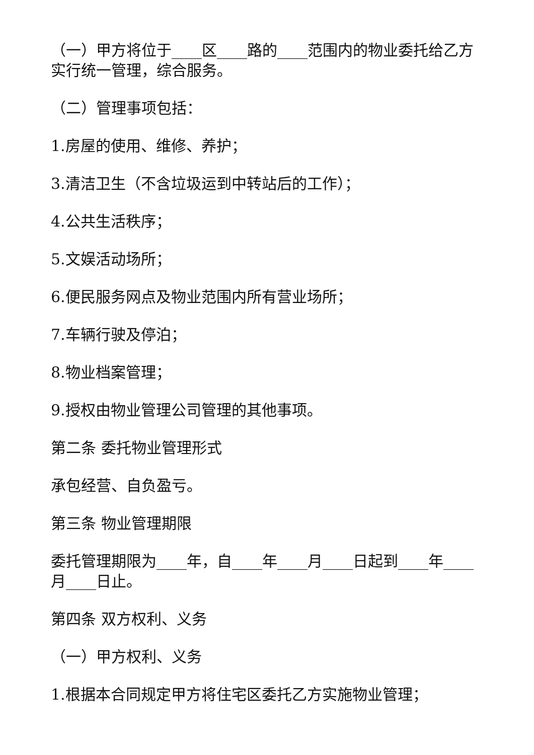（一）甲方将位于____区____路的____范围内的物业委托给乙方实行统一管理，综合服务。
（二）管理事项包括：
1.房屋的使用、维修、养护；
3.清洁卫生（不含垃圾运到中转站后的工作）；
4.公共生活秩序；
5.文娱活动场所；
6.便民服务网点及物业范围内所有营业场所；
7.车辆行驶及停泊；
8.物业档案管理；
9.授权由物业管理公司管理的其他事项。
第二条 委托物业管理形式
承包经营、自负盈亏。
第三条 物业管理期限
委托管理期限为____年，自____年____月____日起到____年____月____日止。
第四条 双方权利、义务
（一）甲方权利、义务
1.根据本合同规定甲方将住宅区委托乙方实施物业管理；